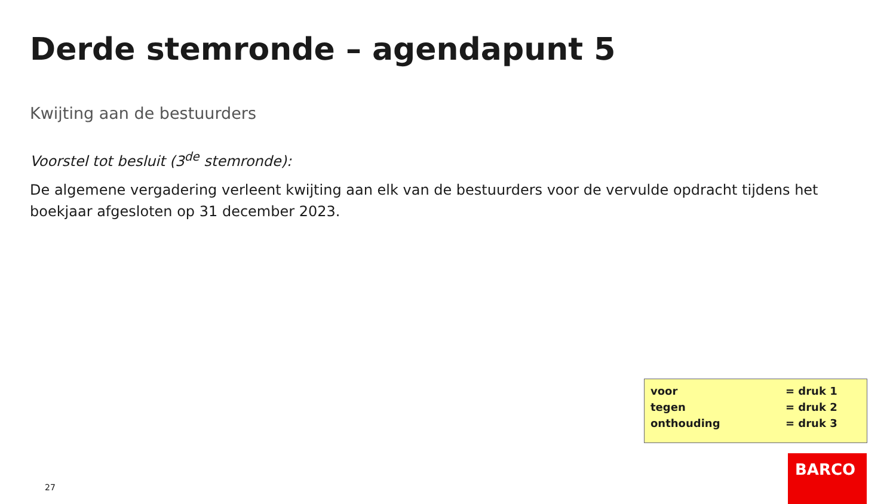Derde stemronde – agendapunt 5
Kwijting aan de bestuurders
Voorstel tot besluit (3<sup>de</sup> stemronde):
De algemene vergadering verleent kwijting aan elk van de bestuurders voor de vervulde opdracht tijdens het boekjaar afgesloten op 31 december 2023.
| voor | = druk 1 |
| tegen | = druk 2 |
| onthouding | = druk 3 |
27
BARCO